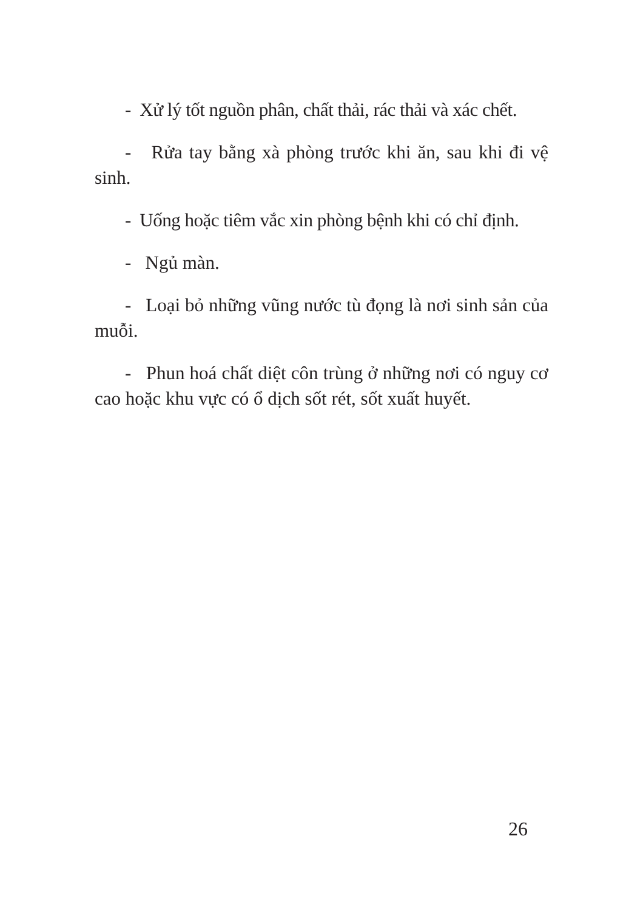- Xử lý tốt nguồn phân, chất thải, rác thải và xác chết.
- Rửa tay bằng xà phòng trước khi ăn, sau khi đi vệ sinh.
- Uống hoặc tiêm vắc xin phòng bệnh khi có chỉ định.
- Ngủ màn.
- Loại bỏ những vũng nước tù đọng là nơi sinh sản của muỗi.
- Phun hoá chất diệt côn trùng ở những nơi có nguy cơ cao hoặc khu vực có ổ dịch sốt rét, sốt xuất huyết.
26